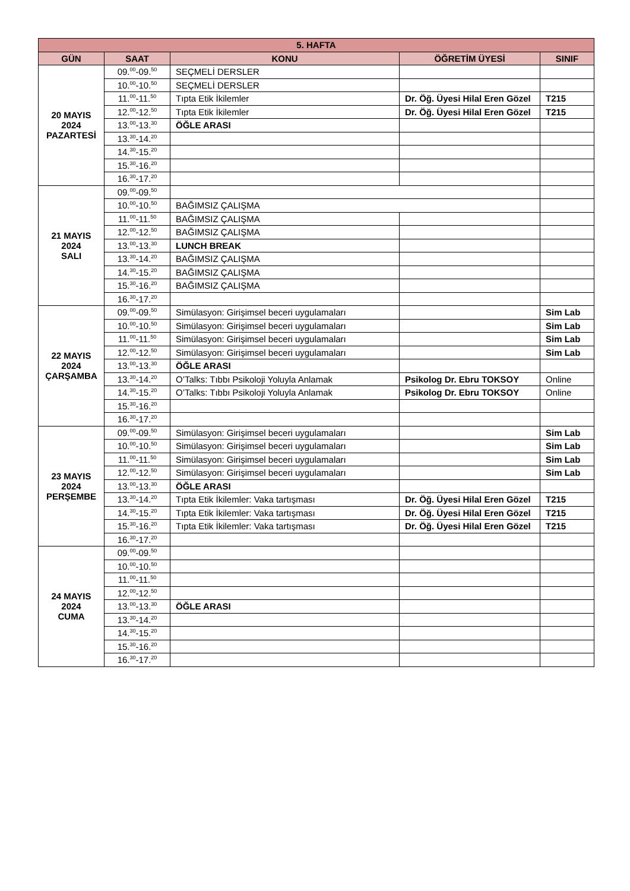| 5. HAFTA | | | | |
| --- | --- | --- | --- | --- |
| GÜN | SAAT | KONU | ÖĞRETİM ÜYESİ | SINIF |
| 20 MAYIS 2024 PAZARTESİ | 09.<sup>00</sup>-09.<sup>50</sup> | SEÇMELİ DERSLER | | |
| | 10.<sup>00</sup>-10.<sup>50</sup> | SEÇMELİ DERSLER | | |
| | 11.<sup>00</sup>-11.<sup>50</sup> | Tıpta Etik İkilemler | Dr. Öğ. Üyesi Hilal Eren Gözel | T215 |
| | 12.<sup>00</sup>-12.<sup>50</sup> | Tıpta Etik İkilemler | Dr. Öğ. Üyesi Hilal Eren Gözel | T215 |
| | 13.<sup>00</sup>-13.<sup>30</sup> | ÖĞLE ARASI | | |
| | 13.<sup>30</sup>-14.<sup>20</sup> | | | |
| | 14.<sup>30</sup>-15.<sup>20</sup> | | | |
| | 15.<sup>30</sup>-16.<sup>20</sup> | | | |
| | 16.<sup>30</sup>-17.<sup>20</sup> | | | |
| 21 MAYIS 2024 SALI | 09.<sup>00</sup>-09.<sup>50</sup> | | | |
| | 10.<sup>00</sup>-10.<sup>50</sup> | BAĞIMSIZ ÇALIŞMA | | |
| | 11.<sup>00</sup>-11.<sup>50</sup> | BAĞIMSIZ ÇALIŞMA | | |
| | 12.<sup>00</sup>-12.<sup>50</sup> | BAĞIMSIZ ÇALIŞMA | | |
| | 13.<sup>00</sup>-13.<sup>30</sup> | LUNCH BREAK | | |
| | 13.<sup>30</sup>-14.<sup>20</sup> | BAĞIMSIZ ÇALIŞMA | | |
| | 14.<sup>30</sup>-15.<sup>20</sup> | BAĞIMSIZ ÇALIŞMA | | |
| | 15.<sup>30</sup>-16.<sup>20</sup> | BAĞIMSIZ ÇALIŞMA | | |
| | 16.<sup>30</sup>-17.<sup>20</sup> | | | |
| 22 MAYIS 2024 ÇARŞAMBA | 09.<sup>00</sup>-09.<sup>50</sup> | Simülasyon: Girişimsel beceri uygulamaları | | Sim Lab |
| | 10.<sup>00</sup>-10.<sup>50</sup> | Simülasyon: Girişimsel beceri uygulamaları | | Sim Lab |
| | 11.<sup>00</sup>-11.<sup>50</sup> | Simülasyon: Girişimsel beceri uygulamaları | | Sim Lab |
| | 12.<sup>00</sup>-12.<sup>50</sup> | Simülasyon: Girişimsel beceri uygulamaları | | Sim Lab |
| | 13.<sup>00</sup>-13.<sup>30</sup> | ÖĞLE ARASI | | |
| | 13.<sup>30</sup>-14.<sup>20</sup> | O’Talks: Tıbbı Psikoloji Yoluyla Anlamak | Psikolog Dr. Ebru TOKSOY | Online |
| | 14.<sup>30</sup>-15.<sup>20</sup> | O’Talks: Tıbbı Psikoloji Yoluyla Anlamak | Psikolog Dr. Ebru TOKSOY | Online |
| | 15.<sup>30</sup>-16.<sup>20</sup> | | | |
| | 16.<sup>30</sup>-17.<sup>20</sup> | | | |
| 23 MAYIS 2024 PERŞEMBE | 09.<sup>00</sup>-09.<sup>50</sup> | Simülasyon: Girişimsel beceri uygulamaları | | Sim Lab |
| | 10.<sup>00</sup>-10.<sup>50</sup> | Simülasyon: Girişimsel beceri uygulamaları | | Sim Lab |
| | 11.<sup>00</sup>-11.<sup>50</sup> | Simülasyon: Girişimsel beceri uygulamaları | | Sim Lab |
| | 12.<sup>00</sup>-12.<sup>50</sup> | Simülasyon: Girişimsel beceri uygulamaları | | Sim Lab |
| | 13.<sup>00</sup>-13.<sup>30</sup> | ÖĞLE ARASI | | |
| | 13.<sup>30</sup>-14.<sup>20</sup> | Tıpta Etik İkilemler: Vaka tartışması | Dr. Öğ. Üyesi Hilal Eren Gözel | T215 |
| | 14.<sup>30</sup>-15.<sup>20</sup> | Tıpta Etik İkilemler: Vaka tartışması | Dr. Öğ. Üyesi Hilal Eren Gözel | T215 |
| | 15.<sup>30</sup>-16.<sup>20</sup> | Tıpta Etik İkilemler: Vaka tartışması | Dr. Öğ. Üyesi Hilal Eren Gözel | T215 |
| | 16.<sup>30</sup>-17.<sup>20</sup> | | | |
| 24 MAYIS 2024 CUMA | 09.<sup>00</sup>-09.<sup>50</sup> | | | |
| | 10.<sup>00</sup>-10.<sup>50</sup> | | | |
| | 11.<sup>00</sup>-11.<sup>50</sup> | | | |
| | 12.<sup>00</sup>-12.<sup>50</sup> | | | |
| | 13.<sup>00</sup>-13.<sup>30</sup> | ÖĞLE ARASI | | |
| | 13.<sup>30</sup>-14.<sup>20</sup> | | | |
| | 14.<sup>30</sup>-15.<sup>20</sup> | | | |
| | 15.<sup>30</sup>-16.<sup>20</sup> | | | |
| | 16.<sup>30</sup>-17.<sup>20</sup> | | | |